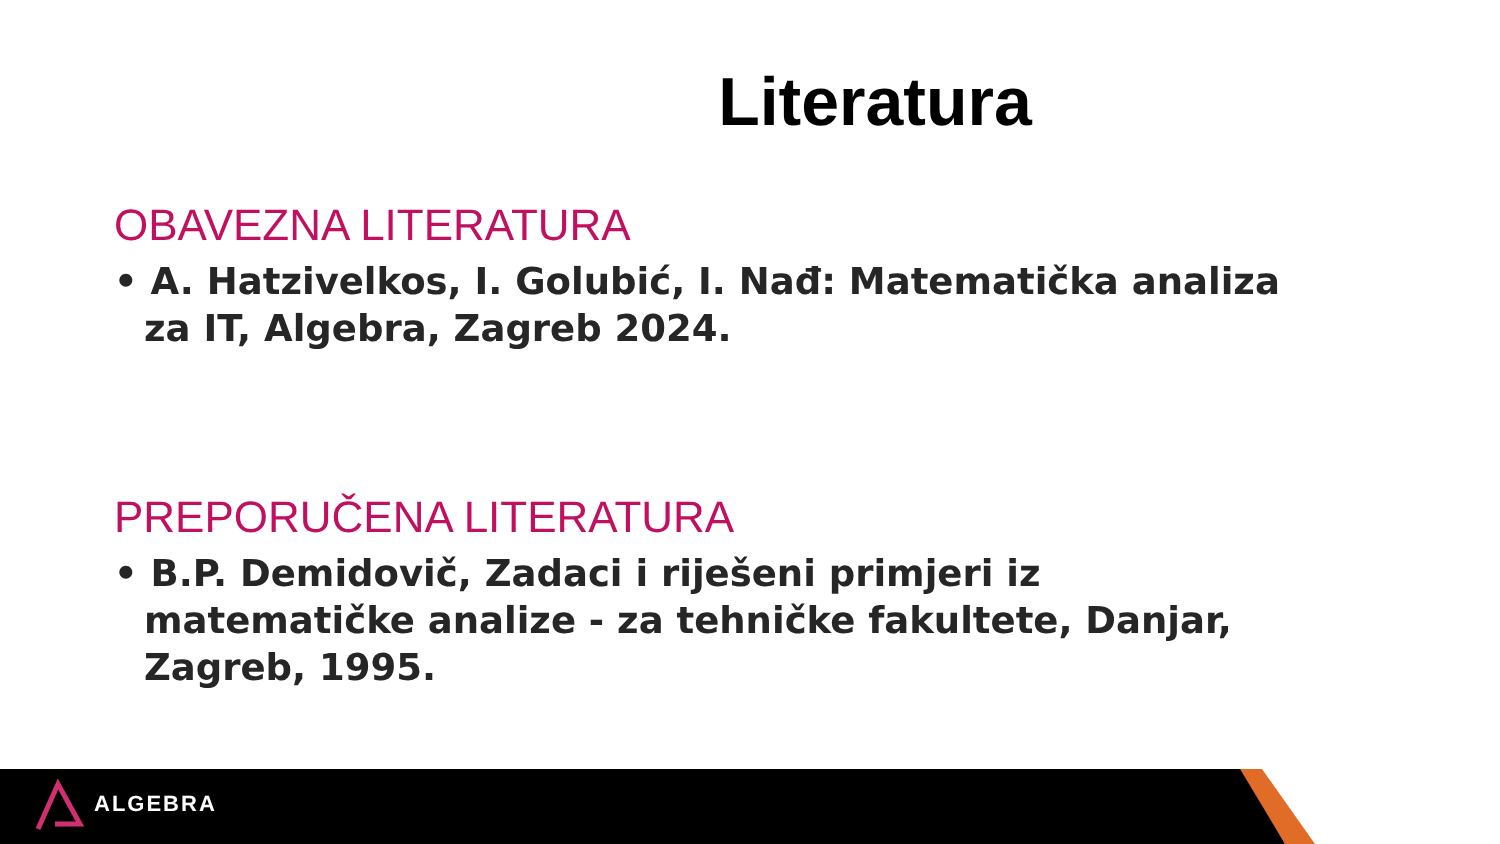Literatura
OBAVEZNA LITERATURA
• A. Hatzivelkos, I. Golubić, I. Nađ: Matematička analiza za IT, Algebra, Zagreb 2024.
PREPORUČENA LITERATURA
• B.P. Demidovič, Zadaci i riješeni primjeri iz matematičke analize - za tehničke fakultete, Danjar, Zagreb, 1995.
ALGEBRA